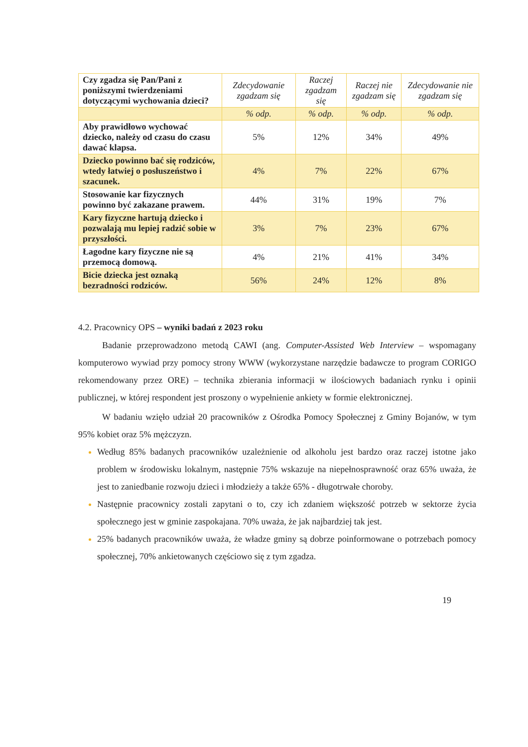| Czy zgadza się Pan/Pani z poniższymi twierdzeniami dotyczącymi wychowania dzieci? | Zdecydowanie zgadzam się | Raczej zgadzam się | Raczej nie zgadzam się | Zdecydowanie nie zgadzam się |
| --- | --- | --- | --- | --- |
| | % odp. | % odp. | % odp. | % odp. |
| Aby prawidłowo wychować dziecko, należy od czasu do czasu dawać klapsa. | 5% | 12% | 34% | 49% |
| Dziecko powinno bać się rodziców, wtedy łatwiej o posłuszeństwo i szacunek. | 4% | 7% | 22% | 67% |
| Stosowanie kar fizycznych powinno być zakazane prawem. | 44% | 31% | 19% | 7% |
| Kary fizyczne hartują dziecko i pozwalają mu lepiej radzić sobie w przyszłości. | 3% | 7% | 23% | 67% |
| Łagodne kary fizyczne nie są przemocą domową. | 4% | 21% | 41% | 34% |
| Bicie dziecka jest oznaką bezradności rodziców. | 56% | 24% | 12% | 8% |
4.2. Pracownicy OPS – wyniki badań z 2023 roku
Badanie przeprowadzono metodą CAWI (ang. Computer-Assisted Web Interview – wspomagany komputerowo wywiad przy pomocy strony WWW (wykorzystane narzędzie badawcze to program CORIGO rekomendowany przez ORE) – technika zbierania informacji w ilościowych badaniach rynku i opinii publicznej, w której respondent jest proszony o wypełnienie ankiety w formie elektronicznej.
W badaniu wzięło udział 20 pracowników z Ośrodka Pomocy Społecznej z Gminy Bojanów, w tym 95% kobiet oraz 5% mężczyzn.
Według 85% badanych pracowników uzależnienie od alkoholu jest bardzo oraz raczej istotne jako problem w środowisku lokalnym, następnie 75% wskazuje na niepełnosprawność oraz 65% uważa, że jest to zaniedbanie rozwoju dzieci i młodzieży a także 65% - długotrwałe choroby.
Następnie pracownicy zostali zapytani o to, czy ich zdaniem większość potrzeb w sektorze życia społecznego jest w gminie zaspokajana. 70% uważa, że jak najbardziej tak jest.
25% badanych pracowników uważa, że władze gminy są dobrze poinformowane o potrzebach pomocy społecznej, 70% ankietowanych częściowo się z tym zgadza.
19